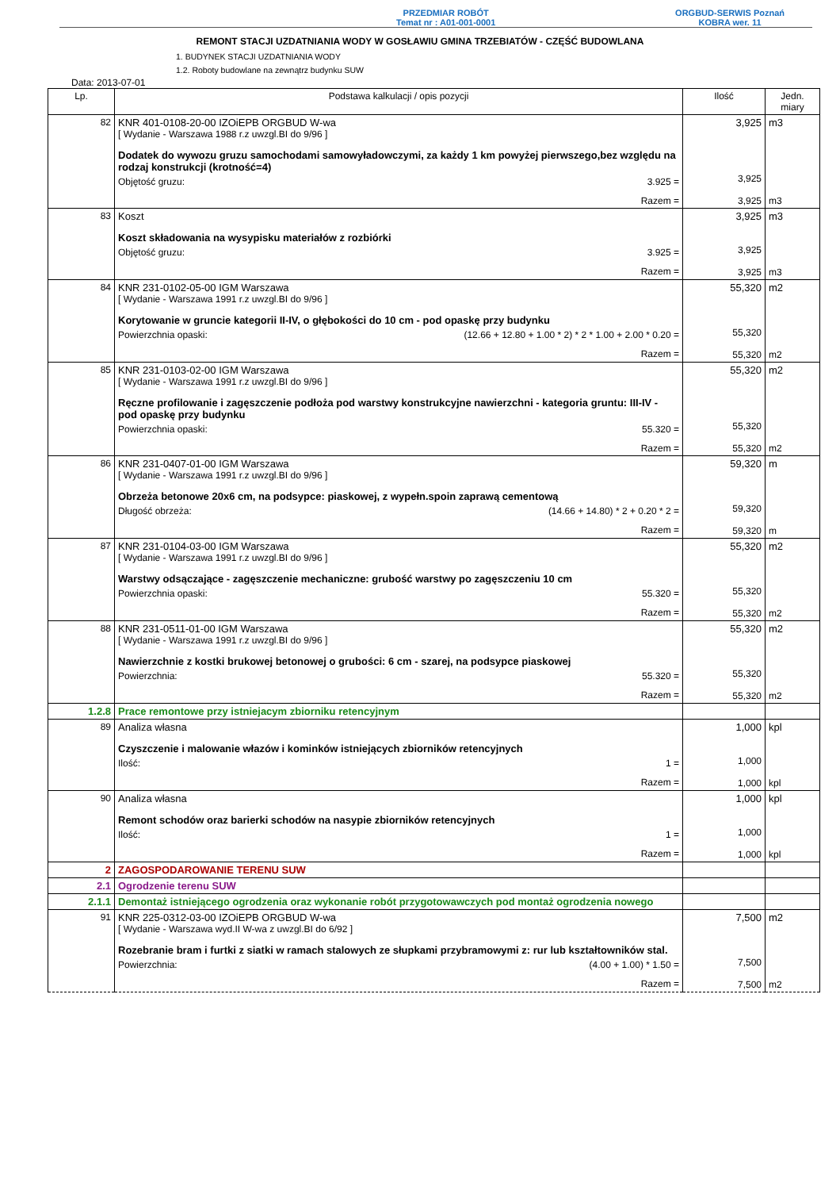PRZEDMIAR ROBÓT
Temat nr : A01-001-0001
ORGBUD-SERWIS Poznań
KOBRA wer. 11
REMONT STACJI UZDATNIANIA WODY W GOSŁAWIU GMINA TRZEBIATÓW - CZĘŚĆ BUDOWLANA
1. BUDYNEK STACJI UZDATNIANIA WODY
1.2. Roboty budowlane na zewnątrz budynku SUW
Data: 2013-07-01
| Lp. | Podstawa kalkulacji / opis pozycji | Ilość | Jedn. miary |
| --- | --- | --- | --- |
| 82 | KNR 401-0108-20-00 IZOiEPB ORGBUD W-wa [ Wydanie - Warszawa 1988 r.z uwzgl.BI do 9/96 ] Dodatek do wywozu gruzu samochodami samowyładowczymi, za każdy 1 km powyżej pierwszego,bez względu na rodzaj konstrukcji (krotność=4) Objętość gruzu: 3.925 = Razem = | 3,925 3,925 3,925 | m3 m3 |
| 83 | Koszt Koszt składowania na wysypisku materiałów z rozbiórki Objętość gruzu: 3.925 = Razem = | 3,925 3,925 3,925 | m3 m3 |
| 84 | KNR 231-0102-05-00 IGM Warszawa [ Wydanie - Warszawa 1991 r.z uwzgl.BI do 9/96 ] Korytowanie w gruncie kategorii II-IV, o głębokości do 10 cm - pod opaskę przy budynku Powierzchnia opaski: (12.66 + 12.80 + 1.00 * 2) * 2 * 1.00 + 2.00 * 0.20 = Razem = | 55,320 55,320 55,320 | m2 m2 |
| 85 | KNR 231-0103-02-00 IGM Warszawa [ Wydanie - Warszawa 1991 r.z uwzgl.BI do 9/96 ] Ręczne profilowanie i zagęszczenie podłoża pod warstwy konstrukcyjne nawierzchni - kategoria gruntu: III-IV - pod opaskę przy budynku Powierzchnia opaski: 55.320 = Razem = | 55,320 55,320 55,320 | m2 m2 |
| 86 | KNR 231-0407-01-00 IGM Warszawa [ Wydanie - Warszawa 1991 r.z uwzgl.BI do 9/96 ] Obrzeża betonowe 20x6 cm, na podsypce: piaskowej, z wypełn.spoin zaprawą cementową Długość obrzeża: (14.66 + 14.80) * 2 + 0.20 * 2 = Razem = | 59,320 59,320 59,320 | m m |
| 87 | KNR 231-0104-03-00 IGM Warszawa [ Wydanie - Warszawa 1991 r.z uwzgl.BI do 9/96 ] Warstwy odsączające - zagęszczenie mechaniczne: grubość warstwy po zagęszczeniu 10 cm Powierzchnia opaski: 55.320 = Razem = | 55,320 55,320 55,320 | m2 m2 |
| 88 | KNR 231-0511-01-00 IGM Warszawa [ Wydanie - Warszawa 1991 r.z uwzgl.BI do 9/96 ] Nawierzchnie z kostki brukowej betonowej o grubości: 6 cm - szarej, na podsypce piaskowej Powierzchnia: 55.320 = Razem = | 55,320 55,320 55,320 | m2 m2 |
| 1.2.8 | Prace remontowe przy istniejacym zbiorniku retencyjnym | | |
| 89 | Analiza własna Czyszczenie i malowanie włazów i kominków istniejących zbiorników retencyjnych Ilość: 1 = Razem = | 1,000 1,000 1,000 | kpl kpl |
| 90 | Analiza własna Remont schodów oraz barierki schodów na nasypie zbiorników retencyjnych Ilość: 1 = Razem = | 1,000 1,000 1,000 | kpl kpl |
| 2 | ZAGOSPODAROWANIE TERENU SUW | | |
| 2.1 | Ogrodzenie terenu SUW | | |
| 2.1.1 | Demontaż istniejącego ogrodzenia oraz wykonanie robót przygotowawczych pod montaż ogrodzenia nowego | | |
| 91 | KNR 225-0312-03-00 IZOiEPB ORGBUD W-wa [ Wydanie - Warszawa wyd.II W-wa z uwzgl.BI do 6/92 ] Rozebranie bram i furtki z siatki w ramach stalowych ze słupkami przybramowymi z: rur lub kształtowników stal. Powierzchnia: (4.00 + 1.00) * 1.50 = Razem = | 7,500 7,500 7,500 | m2 m2 |